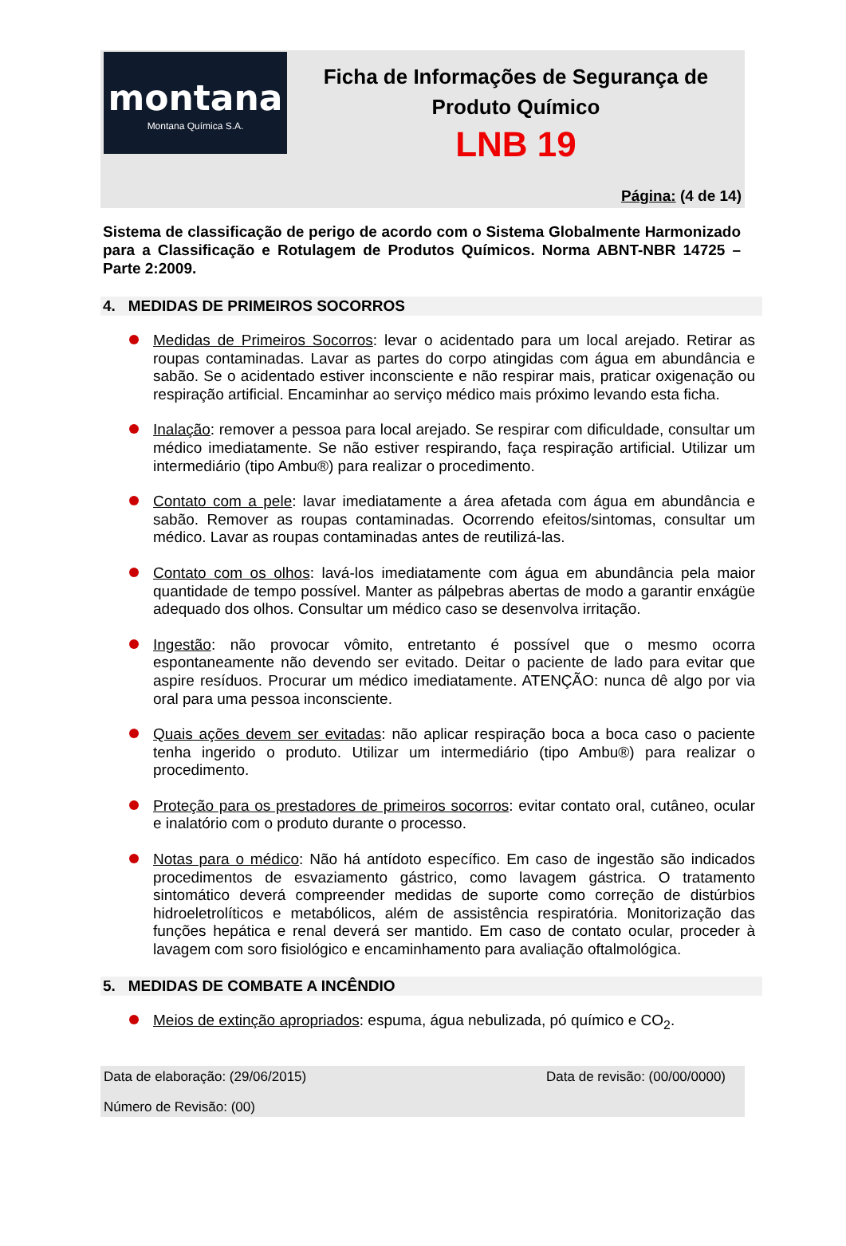montana
Montana Química S.A.
Ficha de Informações de Segurança de
Produto Químico
LNB 19
Página: (4 de 14)
Sistema de classificação de perigo de acordo com o Sistema Globalmente Harmonizado para a Classificação e Rotulagem de Produtos Químicos. Norma ABNT-NBR 14725 – Parte 2:2009.
4. MEDIDAS DE PRIMEIROS SOCORROS
Medidas de Primeiros Socorros: levar o acidentado para um local arejado. Retirar as roupas contaminadas. Lavar as partes do corpo atingidas com água em abundância e sabão. Se o acidentado estiver inconsciente e não respirar mais, praticar oxigenação ou respiração artificial. Encaminhar ao serviço médico mais próximo levando esta ficha.
Inalação: remover a pessoa para local arejado. Se respirar com dificuldade, consultar um médico imediatamente. Se não estiver respirando, faça respiração artificial. Utilizar um intermediário (tipo Ambu®) para realizar o procedimento.
Contato com a pele: lavar imediatamente a área afetada com água em abundância e sabão. Remover as roupas contaminadas. Ocorrendo efeitos/sintomas, consultar um médico. Lavar as roupas contaminadas antes de reutilizá-las.
Contato com os olhos: lavá-los imediatamente com água em abundância pela maior quantidade de tempo possível. Manter as pálpebras abertas de modo a garantir enxágüe adequado dos olhos. Consultar um médico caso se desenvolva irritação.
Ingestão: não provocar vômito, entretanto é possível que o mesmo ocorra espontaneamente não devendo ser evitado. Deitar o paciente de lado para evitar que aspire resíduos. Procurar um médico imediatamente. ATENÇÃO: nunca dê algo por via oral para uma pessoa inconsciente.
Quais ações devem ser evitadas: não aplicar respiração boca a boca caso o paciente tenha ingerido o produto. Utilizar um intermediário (tipo Ambu®) para realizar o procedimento.
Proteção para os prestadores de primeiros socorros: evitar contato oral, cutâneo, ocular e inalatório com o produto durante o processo.
Notas para o médico: Não há antídoto específico. Em caso de ingestão são indicados procedimentos de esvaziamento gástrico, como lavagem gástrica. O tratamento sintomático deverá compreender medidas de suporte como correção de distúrbios hidroeletrolíticos e metabólicos, além de assistência respiratória. Monitorização das funções hepática e renal deverá ser mantido. Em caso de contato ocular, proceder à lavagem com soro fisiológico e encaminhamento para avaliação oftalmológica.
5. MEDIDAS DE COMBATE A INCÊNDIO
Meios de extinção apropriados: espuma, água nebulizada, pó químico e CO<sub>2</sub>.
Data de elaboração: (29/06/2015) Data de revisão: (00/00/0000)
Número de Revisão: (00)